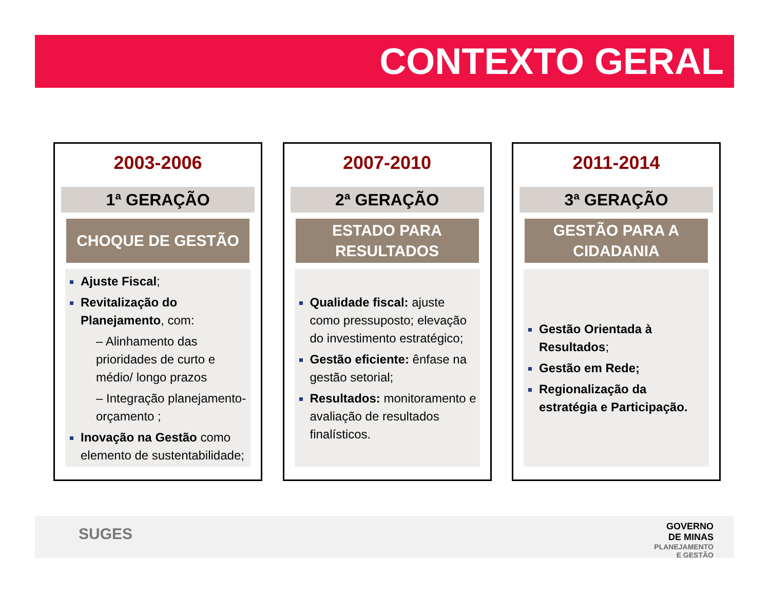CONTEXTO GERAL
2003-2006
1ª GERAÇÃO
CHOQUE DE GESTÃO
Ajuste Fiscal;
Revitalização do Planejamento, com:
– Alinhamento das prioridades de curto e médio/ longo prazos
– Integração planejamento-orçamento ;
Inovação na Gestão como elemento de sustentabilidade;
2007-2010
2ª GERAÇÃO
ESTADO PARA
RESULTADOS
Qualidade fiscal: ajuste como pressuposto; elevação do investimento estratégico;
Gestão eficiente: ênfase na gestão setorial;
Resultados: monitoramento e avaliação de resultados finalísticos.
2011-2014
3ª GERAÇÃO
GESTÃO PARA A
CIDADANIA
Gestão Orientada à Resultados;
Gestão em Rede;
Regionalização da estratégia e Participação.
SUGES
GOVERNO
DE MINAS
PLANEJAMENTO
E GESTÃO